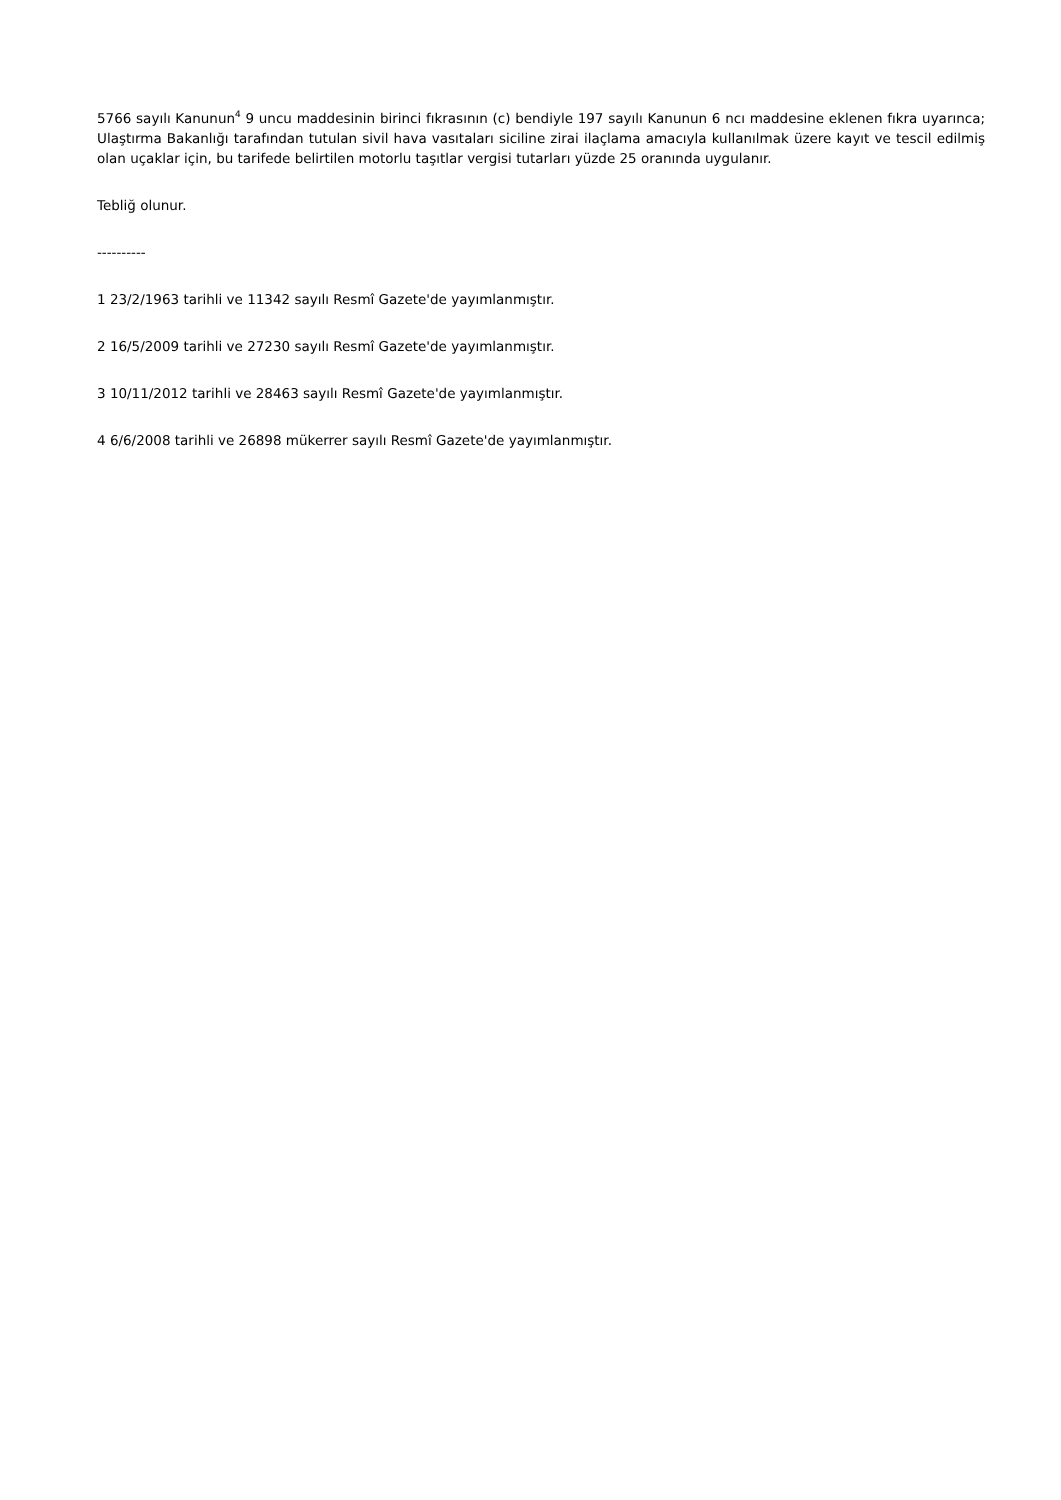5766 sayılı Kanunun<sup>4</sup> 9 uncu maddesinin birinci fıkrasının (c) bendiyle 197 sayılı Kanunun 6 ncı maddesine eklenen fıkra uyarınca; Ulaştırma Bakanlığı tarafından tutulan sivil hava vasıtaları siciline zirai ilaçlama amacıyla kullanılmak üzere kayıt ve tescil edilmiş olan uçaklar için, bu tarifede belirtilen motorlu taşıtlar vergisi tutarları yüzde 25 oranında uygulanır.
Tebliğ olunur.
----------
1 23/2/1963 tarihli ve 11342 sayılı Resmî Gazete'de yayımlanmıştır.
2 16/5/2009 tarihli ve 27230 sayılı Resmî Gazete'de yayımlanmıştır.
3 10/11/2012 tarihli ve 28463 sayılı Resmî Gazete'de yayımlanmıştır.
4 6/6/2008 tarihli ve 26898 mükerrer sayılı Resmî Gazete'de yayımlanmıştır.